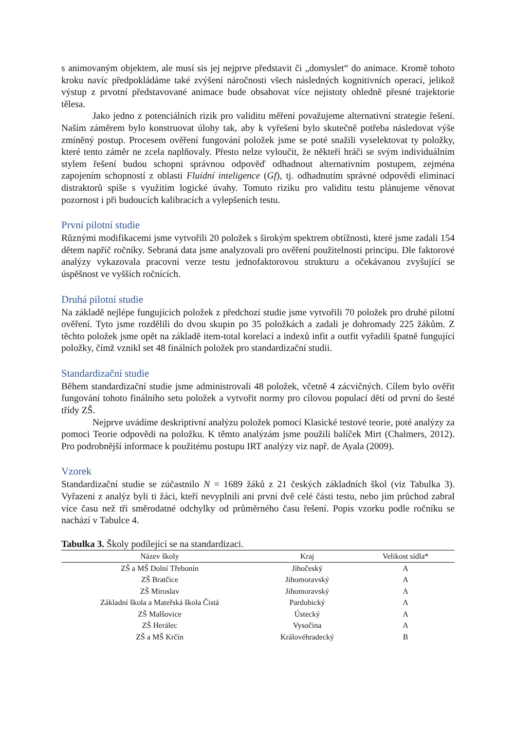s animovaným objektem, ale musí sis jej nejprve představit či „domyslet“ do animace. Kromě tohoto kroku navíc předpokládáme také zvýšení náročnosti všech následných kognitivních operací, jelikož výstup z prvotní představované animace bude obsahovat více nejistoty ohledně přesné trajektorie tělesa.
Jako jedno z potenciálních rizik pro validitu měření považujeme alternativní strategie řešení. Naším záměrem bylo konstruovat úlohy tak, aby k vyřešení bylo skutečně potřeba následovat výše zmíněný postup. Procesem ověření fungování položek jsme se poté snažili vyselektovat ty položky, které tento záměr ne zcela naplňovaly. Přesto nelze vyloučit, že někteří hráči se svým individuálním stylem řešení budou schopni správnou odpověď odhadnout alternativním postupem, zejména zapojením schopností z oblasti Fluidní inteligence (Gf), tj. odhadnutím správné odpovědi eliminací distraktorů spíše s využitím logické úvahy. Tomuto riziku pro validitu testu plánujeme věnovat pozornost i při budoucích kalibracích a vylepšeních testu.
První pilotní studie
Různými modifikacemi jsme vytvořili 20 položek s širokým spektrem obtížnosti, které jsme zadali 154 dětem napříč ročníky. Sebraná data jsme analyzovali pro ověření použitelnosti principu. Dle faktorové analýzy vykazovala pracovní verze testu jednofaktorovou strukturu a očekávanou zvyšující se úspěšnost ve vyšších ročnících.
Druhá pilotní studie
Na základě nejlépe fungujících položek z předchozí studie jsme vytvořili 70 položek pro druhé pilotní ověření. Tyto jsme rozdělili do dvou skupin po 35 položkách a zadali je dohromady 225 žákům. Z těchto položek jsme opět na základě item-total korelací a indexů infit a outfit vyřadili špatně fungující položky, čímž vznikl set 48 finálních položek pro standardizační studii.
Standardizační studie
Během standardizační studie jsme administrovali 48 položek, včetně 4 zácvičných. Cílem bylo ověřit fungování tohoto finálního setu položek a vytvořit normy pro cílovou populací dětí od první do šesté třídy ZŠ.
Nejprve uvádíme deskriptivní analýzu položek pomocí Klasické testové teorie, poté analýzy za pomoci Teorie odpovědi na položku. K těmto analýzám jsme použili balíček Mirt (Chalmers, 2012). Pro podrobnější informace k použitému postupu IRT analýzy viz např. de Ayala (2009).
Vzorek
Standardizační studie se zúčastnilo N = 1689 žáků z 21 českých základních škol (viz Tabulka 3). Vyřazeni z analýz byli ti žáci, kteří nevyplnili ani první dvě celé části testu, nebo jim průchod zabral více času než tři směrodatné odchylky od průměrného času řešení. Popis vzorku podle ročníku se nachází v Tabulce 4.
Tabulka 3. Školy podílející se na standardizaci.
| Název školy | Kraj | Velikost sídla* |
| --- | --- | --- |
| ZŠ a MŠ Dolní Třebonín | Jihočeský | A |
| ZŠ Bratčice | Jihomoravský | A |
| ZŠ Miroslav | Jihomoravský | A |
| Základní škola a Mateřská škola Čistá | Pardubický | A |
| ZŠ Malšovice | Ústecký | A |
| ZŠ Herálec | Vysočina | A |
| ZŠ a MŠ Krčín | Královéhradecký | B |